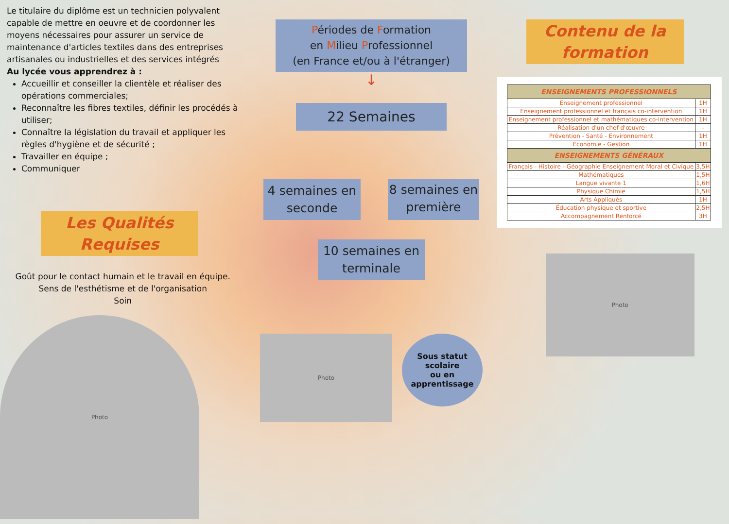Le titulaire du diplôme est un technicien polyvalent capable de mettre en oeuvre et de coordonner les moyens nécessaires pour assurer un service de maintenance d'articles textiles dans des entreprises artisanales ou industrielles et des services intégrés
Au lycée vous apprendrez à :
Accueillir et conseiller la clientèle et réaliser des opérations commerciales;
Reconnaître les fibres textiles, définir les procédés à utiliser;
Connaître la législation du travail et appliquer les règles d'hygiène et de sécurité ;
Travailler en équipe ;
Communiquer
Les Qualités Requises
Goût pour le contact humain et le travail en équipe.
Sens de l'esthétisme et de l'organisation
Soin
Photo
Périodes de Formation
en Milieu Professionnel
(en France et/ou à l'étranger)
↓
22 Semaines
4 semaines en seconde
8 semaines en première
10 semaines en terminale
Photo
Sous statut
scolaire
ou en
apprentissage
Contenu de la formation
| ENSEIGNEMENTS PROFESSIONNELS | |
| --- | --- |
| Enseignement professionnel | 1H |
| Enseignement professionnel et français co-intervention | 1H |
| Enseignement professionnel et mathématiques co-intervention | 1H |
| Réalisation d'un chef d'œuvre | - |
| Prévention - Santé - Environnement | 1H |
| Economie - Gestion | 1H |
| ENSEIGNEMENTS GÉNÉRAUX | |
| Français - Histoire - Géographie Enseignement Moral et Civique | 3,5H |
| Mathématiques | 1,5H |
| Langue vivante 1 | 1,6H |
| Physique Chimie | 1,5H |
| Arts Appliqués | 1H |
| Éducation physique et sportive | 2,5H |
| Accompagnement Renforcé | 3H |
Photo